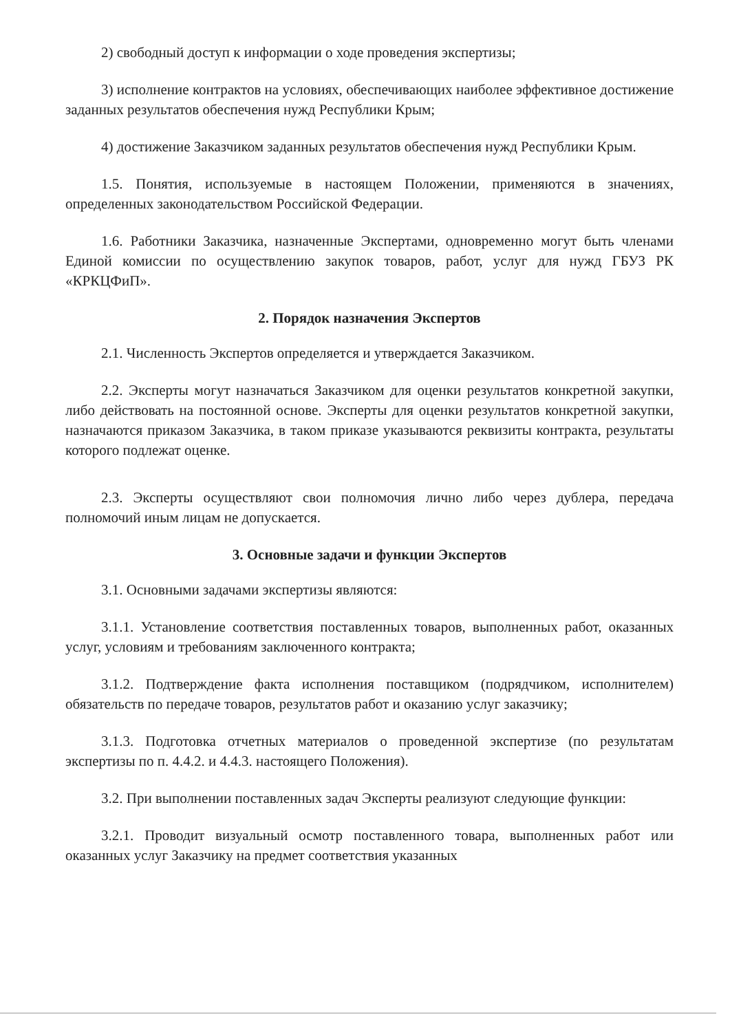2) свободный доступ к информации о ходе проведения экспертизы;
3) исполнение контрактов на условиях, обеспечивающих наиболее эффективное достижение заданных результатов обеспечения нужд Республики Крым;
4) достижение Заказчиком заданных результатов обеспечения нужд Республики Крым.
1.5. Понятия, используемые в настоящем Положении, применяются в значениях, определенных законодательством Российской Федерации.
1.6. Работники Заказчика, назначенные Экспертами, одновременно могут быть членами Единой комиссии по осуществлению закупок товаров, работ, услуг для нужд ГБУЗ РК «КРКЦФиП».
2. Порядок назначения Экспертов
2.1. Численность Экспертов определяется и утверждается Заказчиком.
2.2. Эксперты могут назначаться Заказчиком для оценки результатов конкретной закупки, либо действовать на постоянной основе. Эксперты для оценки результатов конкретной закупки, назначаются приказом Заказчика, в таком приказе указываются реквизиты контракта, результаты которого подлежат оценке.
2.3. Эксперты осуществляют свои полномочия лично либо через дублера, передача полномочий иным лицам не допускается.
3. Основные задачи и функции Экспертов
3.1. Основными задачами экспертизы являются:
3.1.1. Установление соответствия поставленных товаров, выполненных работ, оказанных услуг, условиям и требованиям заключенного контракта;
3.1.2. Подтверждение факта исполнения поставщиком (подрядчиком, исполнителем) обязательств по передаче товаров, результатов работ и оказанию услуг заказчику;
3.1.3. Подготовка отчетных материалов о проведенной экспертизе (по результатам экспертизы по п. 4.4.2. и 4.4.3. настоящего Положения).
3.2. При выполнении поставленных задач Эксперты реализуют следующие функции:
3.2.1. Проводит визуальный осмотр поставленного товара, выполненных работ или оказанных услуг Заказчику на предмет соответствия указанных